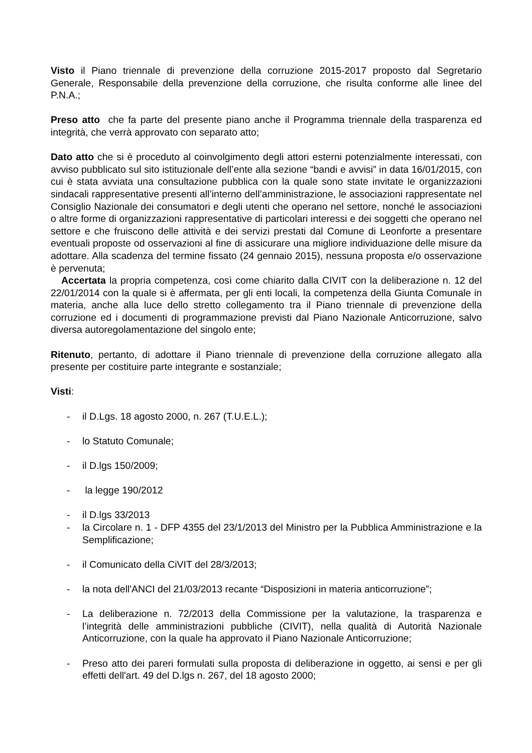Visto il Piano triennale di prevenzione della corruzione 2015-2017 proposto dal Segretario Generale, Responsabile della prevenzione della corruzione, che risulta conforme alle linee del P.N.A.;
Preso atto che fa parte del presente piano anche il Programma triennale della trasparenza ed integrità, che verrà approvato con separato atto;
Dato atto che si è proceduto al coinvolgimento degli attori esterni potenzialmente interessati, con avviso pubblicato sul sito istituzionale dell’ente alla sezione “bandi e avvisi” in data 16/01/2015, con cui è stata avviata una consultazione pubblica con la quale sono state invitate le organizzazioni sindacali rappresentative presenti all’interno dell’amministrazione, le associazioni rappresentate nel Consiglio Nazionale dei consumatori e degli utenti che operano nel settore, nonché le associazioni o altre forme di organizzazioni rappresentative di particolari interessi e dei soggetti che operano nel settore e che fruiscono delle attività e dei servizi prestati dal Comune di Leonforte a presentare eventuali proposte od osservazioni al fine di assicurare una migliore individuazione delle misure da adottare. Alla scadenza del termine fissato (24 gennaio 2015), nessuna proposta e/o osservazione è pervenuta;
Accertata la propria competenza, così come chiarito dalla CIVIT con la deliberazione n. 12 del 22/01/2014 con la quale si è affermata, per gli enti locali, la competenza della Giunta Comunale in materia, anche alla luce dello stretto collegamento tra il Piano triennale di prevenzione della corruzione ed i documenti di programmazione previsti dal Piano Nazionale Anticorruzione, salvo diversa autoregolamentazione del singolo ente;
Ritenuto, pertanto, di adottare il Piano triennale di prevenzione della corruzione allegato alla presente per costituire parte integrante e sostanziale;
Visti:
- il D.Lgs. 18 agosto 2000, n. 267 (T.U.E.L.);
- lo Statuto Comunale;
- il D.lgs 150/2009;
- la legge 190/2012
- il D.lgs 33/2013
- la Circolare n. 1 - DFP 4355 del 23/1/2013 del Ministro per la Pubblica Amministrazione e la Semplificazione;
- il Comunicato della CiVIT del 28/3/2013;
- la nota dell'ANCI del 21/03/2013 recante “Disposizioni in materia anticorruzione”;
- La deliberazione n. 72/2013 della Commissione per la valutazione, la trasparenza e l’integrità delle amministrazioni pubbliche (CIVIT), nella qualità di Autorità Nazionale Anticorruzione, con la quale ha approvato il Piano Nazionale Anticorruzione;
- Preso atto dei pareri formulati sulla proposta di deliberazione in oggetto, ai sensi e per gli effetti dell'art. 49 del D.lgs n. 267, del 18 agosto 2000;